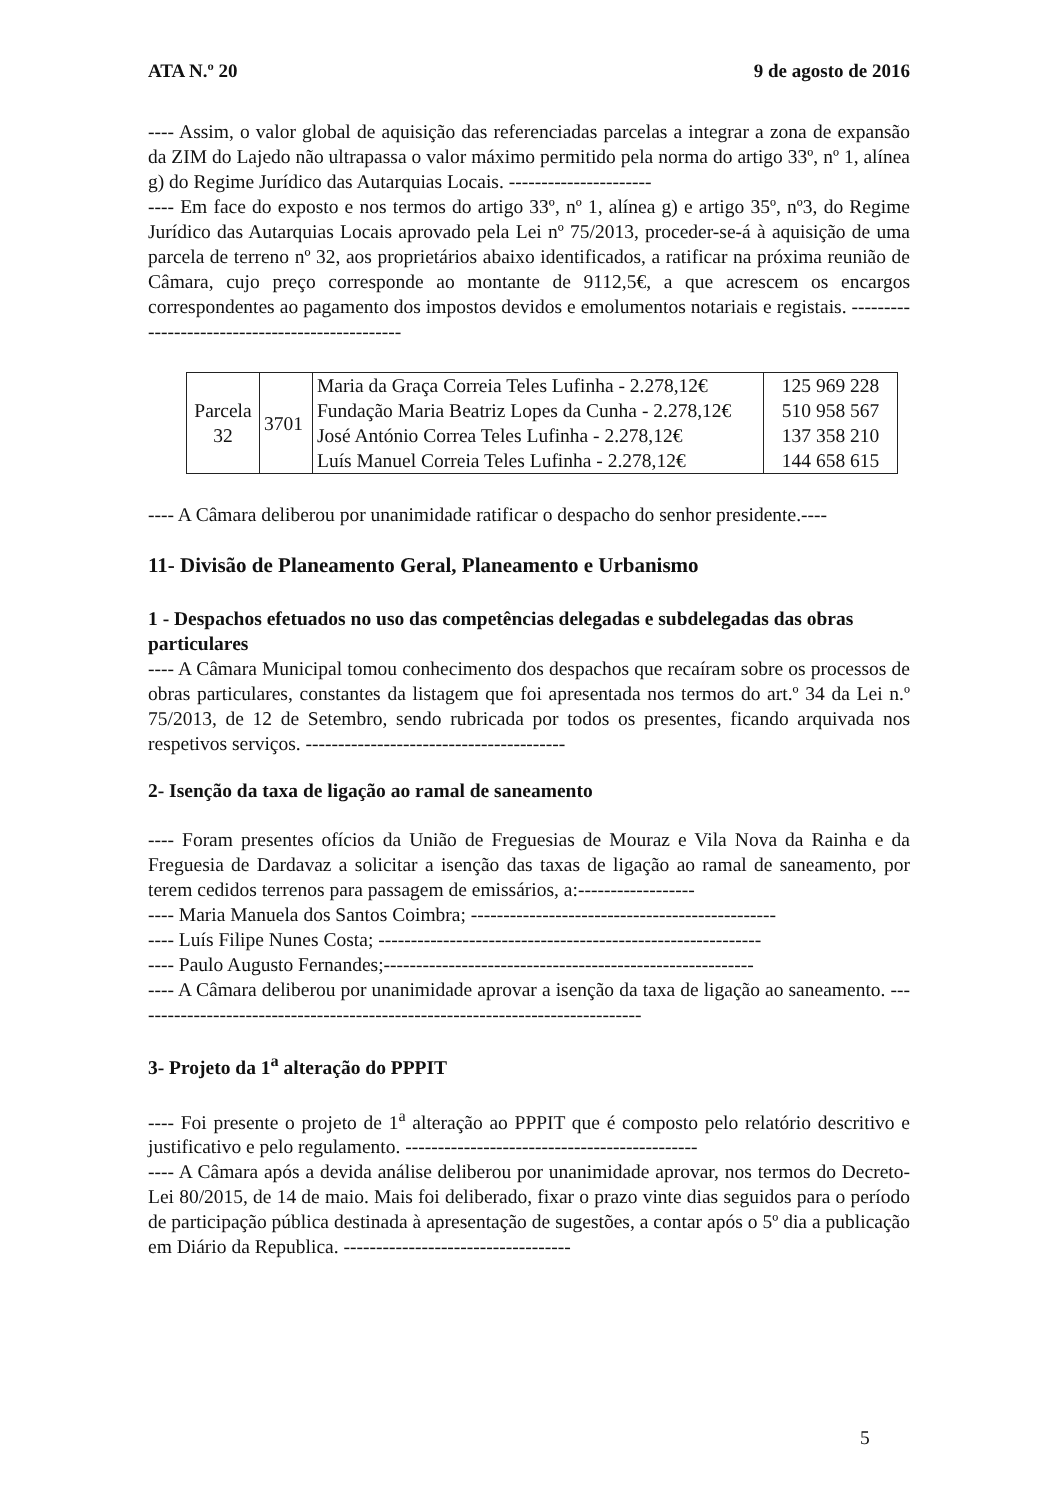ATA N.º 20 9 de agosto de 2016
---- Assim, o valor global de aquisição das referenciadas parcelas a integrar a zona de expansão da ZIM do Lajedo não ultrapassa o valor máximo permitido pela norma do artigo 33º, nº 1, alínea g) do Regime Jurídico das Autarquias Locais. ----------------------
---- Em face do exposto e nos termos do artigo 33º, nº 1, alínea g) e artigo 35º, nº3, do Regime Jurídico das Autarquias Locais aprovado pela Lei nº 75/2013, proceder-se-á à aquisição de uma parcela de terreno nº 32, aos proprietários abaixo identificados, a ratificar na próxima reunião de Câmara, cujo preço corresponde ao montante de 9112,5€, a que acrescem os encargos correspondentes ao pagamento dos impostos devidos e emolumentos notariais e registais. ------------------------------------------------
| Parcela 32 | 3701 | Maria da Graça Correia Teles Lufinha - 2.278,12€ Fundação Maria Beatriz Lopes da Cunha - 2.278,12€ José António Correa Teles Lufinha - 2.278,12€ Luís Manuel Correia Teles Lufinha - 2.278,12€ | 125 969 228 510 958 567 137 358 210 144 658 615 |
---- A Câmara deliberou por unanimidade ratificar o despacho do senhor presidente.----
11- Divisão de Planeamento Geral, Planeamento e Urbanismo
1 - Despachos efetuados no uso das competências delegadas e subdelegadas das obras particulares
---- A Câmara Municipal tomou conhecimento dos despachos que recaíram sobre os processos de obras particulares, constantes da listagem que foi apresentada nos termos do art.º 34 da Lei n.º 75/2013, de 12 de Setembro, sendo rubricada por todos os presentes, ficando arquivada nos respetivos serviços. ----------------------------------------
2- Isenção da taxa de ligação ao ramal de saneamento
---- Foram presentes ofícios da União de Freguesias de Mouraz e Vila Nova da Rainha e da Freguesia de Dardavaz a solicitar a isenção das taxas de ligação ao ramal de saneamento, por terem cedidos terrenos para passagem de emissários, a:------------------
---- Maria Manuela dos Santos Coimbra; -----------------------------------------------
---- Luís Filipe Nunes Costa; -----------------------------------------------------------
---- Paulo Augusto Fernandes;---------------------------------------------------------
---- A Câmara deliberou por unanimidade aprovar a isenção da taxa de ligação ao saneamento. -------------------------------------------------------------------------------
3- Projeto da 1<sup>a</sup> alteração do PPPIT
---- Foi presente o projeto de 1<sup>a</sup> alteração ao PPPIT que é composto pelo relatório descritivo e justificativo e pelo regulamento. ---------------------------------------------
---- A Câmara após a devida análise deliberou por unanimidade aprovar, nos termos do Decreto-Lei 80/2015, de 14 de maio. Mais foi deliberado, fixar o prazo vinte dias seguidos para o período de participação pública destinada à apresentação de sugestões, a contar após o 5º dia a publicação em Diário da Republica. -----------------------------------
5